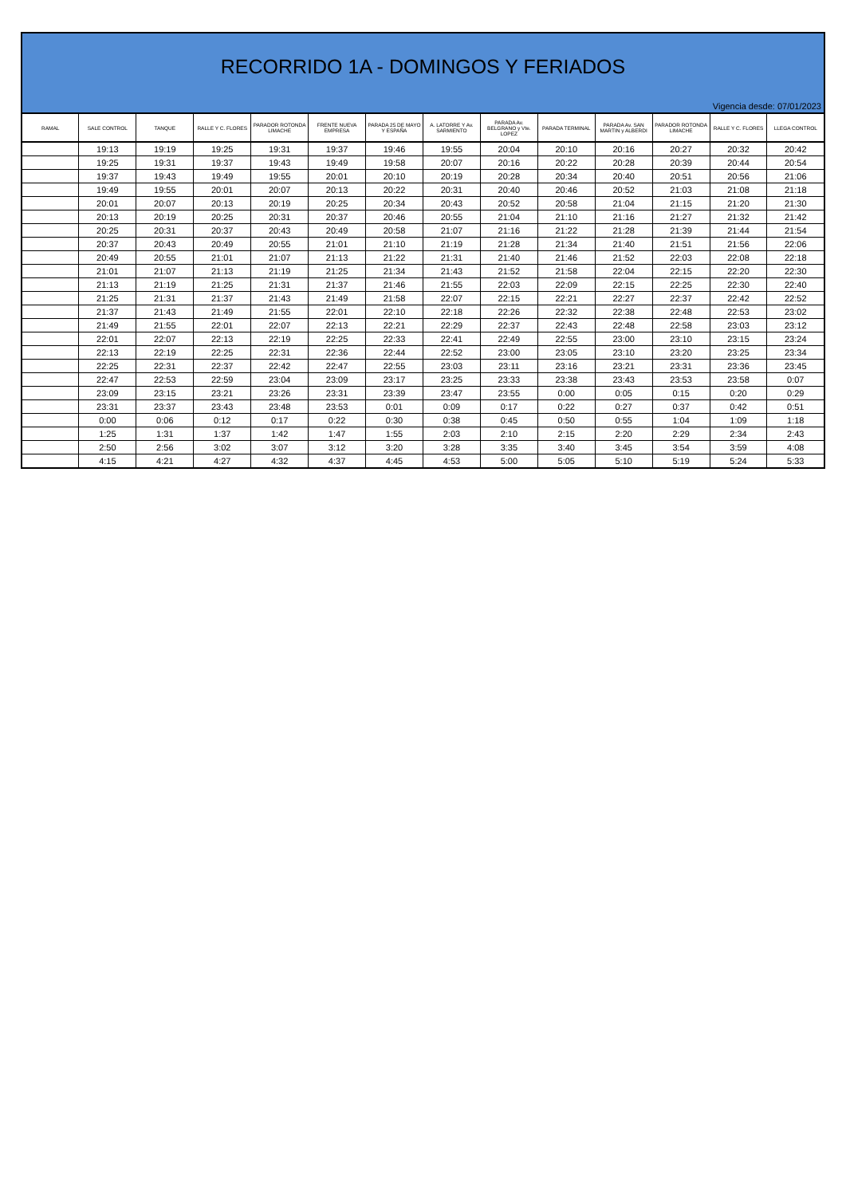RECORRIDO 1A - DOMINGOS Y FERIADOS
Vigencia desde: 07/01/2023
| RAMAL | SALE CONTROL | TANQUE | RALLE Y C. FLORES | PARADOR ROTONDA LIMACHE | FRENTE NUEVA EMPRESA | PARADA 25 DE MAYO Y ESPAÑA | A. LATORRE Y Av. SARMIENTO | PARADA Av. BELGRANO y Vte. LOPEZ | PARADA TERMINAL | PARADA Av. SAN MARTIN y ALBERDI | PARADOR ROTONDA LIMACHE | RALLE Y C. FLORES | LLEGA CONTROL |
| --- | --- | --- | --- | --- | --- | --- | --- | --- | --- | --- | --- | --- | --- |
| | 19:13 | 19:19 | 19:25 | 19:31 | 19:37 | 19:46 | 19:55 | 20:04 | 20:10 | 20:16 | 20:27 | 20:32 | 20:42 |
| | 19:25 | 19:31 | 19:37 | 19:43 | 19:49 | 19:58 | 20:07 | 20:16 | 20:22 | 20:28 | 20:39 | 20:44 | 20:54 |
| | 19:37 | 19:43 | 19:49 | 19:55 | 20:01 | 20:10 | 20:19 | 20:28 | 20:34 | 20:40 | 20:51 | 20:56 | 21:06 |
| | 19:49 | 19:55 | 20:01 | 20:07 | 20:13 | 20:22 | 20:31 | 20:40 | 20:46 | 20:52 | 21:03 | 21:08 | 21:18 |
| | 20:01 | 20:07 | 20:13 | 20:19 | 20:25 | 20:34 | 20:43 | 20:52 | 20:58 | 21:04 | 21:15 | 21:20 | 21:30 |
| | 20:13 | 20:19 | 20:25 | 20:31 | 20:37 | 20:46 | 20:55 | 21:04 | 21:10 | 21:16 | 21:27 | 21:32 | 21:42 |
| | 20:25 | 20:31 | 20:37 | 20:43 | 20:49 | 20:58 | 21:07 | 21:16 | 21:22 | 21:28 | 21:39 | 21:44 | 21:54 |
| | 20:37 | 20:43 | 20:49 | 20:55 | 21:01 | 21:10 | 21:19 | 21:28 | 21:34 | 21:40 | 21:51 | 21:56 | 22:06 |
| | 20:49 | 20:55 | 21:01 | 21:07 | 21:13 | 21:22 | 21:31 | 21:40 | 21:46 | 21:52 | 22:03 | 22:08 | 22:18 |
| | 21:01 | 21:07 | 21:13 | 21:19 | 21:25 | 21:34 | 21:43 | 21:52 | 21:58 | 22:04 | 22:15 | 22:20 | 22:30 |
| | 21:13 | 21:19 | 21:25 | 21:31 | 21:37 | 21:46 | 21:55 | 22:03 | 22:09 | 22:15 | 22:25 | 22:30 | 22:40 |
| | 21:25 | 21:31 | 21:37 | 21:43 | 21:49 | 21:58 | 22:07 | 22:15 | 22:21 | 22:27 | 22:37 | 22:42 | 22:52 |
| | 21:37 | 21:43 | 21:49 | 21:55 | 22:01 | 22:10 | 22:18 | 22:26 | 22:32 | 22:38 | 22:48 | 22:53 | 23:02 |
| | 21:49 | 21:55 | 22:01 | 22:07 | 22:13 | 22:21 | 22:29 | 22:37 | 22:43 | 22:48 | 22:58 | 23:03 | 23:12 |
| | 22:01 | 22:07 | 22:13 | 22:19 | 22:25 | 22:33 | 22:41 | 22:49 | 22:55 | 23:00 | 23:10 | 23:15 | 23:24 |
| | 22:13 | 22:19 | 22:25 | 22:31 | 22:36 | 22:44 | 22:52 | 23:00 | 23:05 | 23:10 | 23:20 | 23:25 | 23:34 |
| | 22:25 | 22:31 | 22:37 | 22:42 | 22:47 | 22:55 | 23:03 | 23:11 | 23:16 | 23:21 | 23:31 | 23:36 | 23:45 |
| | 22:47 | 22:53 | 22:59 | 23:04 | 23:09 | 23:17 | 23:25 | 23:33 | 23:38 | 23:43 | 23:53 | 23:58 | 0:07 |
| | 23:09 | 23:15 | 23:21 | 23:26 | 23:31 | 23:39 | 23:47 | 23:55 | 0:00 | 0:05 | 0:15 | 0:20 | 0:29 |
| | 23:31 | 23:37 | 23:43 | 23:48 | 23:53 | 0:01 | 0:09 | 0:17 | 0:22 | 0:27 | 0:37 | 0:42 | 0:51 |
| | 0:00 | 0:06 | 0:12 | 0:17 | 0:22 | 0:30 | 0:38 | 0:45 | 0:50 | 0:55 | 1:04 | 1:09 | 1:18 |
| | 1:25 | 1:31 | 1:37 | 1:42 | 1:47 | 1:55 | 2:03 | 2:10 | 2:15 | 2:20 | 2:29 | 2:34 | 2:43 |
| | 2:50 | 2:56 | 3:02 | 3:07 | 3:12 | 3:20 | 3:28 | 3:35 | 3:40 | 3:45 | 3:54 | 3:59 | 4:08 |
| | 4:15 | 4:21 | 4:27 | 4:32 | 4:37 | 4:45 | 4:53 | 5:00 | 5:05 | 5:10 | 5:19 | 5:24 | 5:33 |